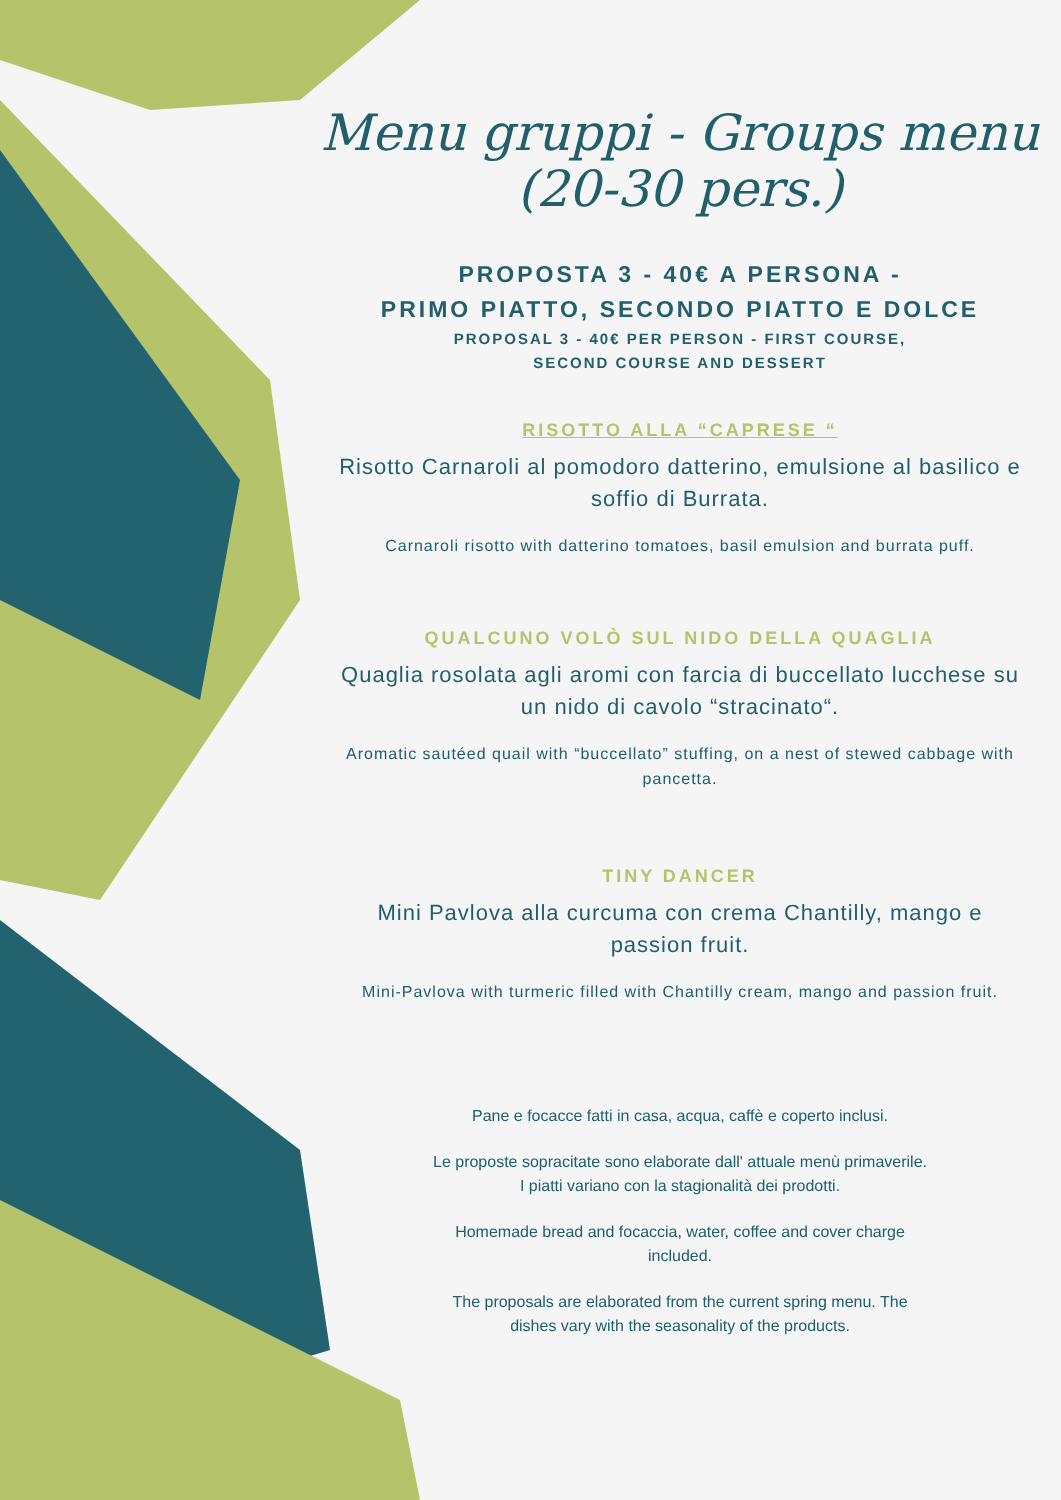Menu gruppi - Groups menu
(20-30 pers.)
PROPOSTA 3 - 40€ A PERSONA -
PRIMO PIATTO, SECONDO PIATTO E DOLCE
PROPOSAL 3 - 40€ PER PERSON - FIRST COURSE,
SECOND COURSE AND DESSERT
RISOTTO ALLA “CAPRESE “
Risotto Carnaroli al pomodoro datterino, emulsione al basilico e soffio di Burrata.
Carnaroli risotto with datterino tomatoes, basil emulsion and burrata puff.
QUALCUNO VOLÒ SUL NIDO DELLA QUAGLIA
Quaglia rosolata agli aromi con farcia di buccellato lucchese su un nido di cavolo “stracinato“.
Aromatic sautéed quail with “buccellato” stuffing, on a nest of stewed cabbage with pancetta.
TINY DANCER
Mini Pavlova alla curcuma con crema Chantilly, mango e passion fruit.
Mini-Pavlova with turmeric filled with Chantilly cream, mango and passion fruit.
Pane e focacce fatti in casa, acqua, caffè e coperto inclusi.
Le proposte sopracitate sono elaborate dall' attuale menù primaverile. I piatti variano con la stagionalità dei prodotti.
Homemade bread and focaccia, water, coffee and cover charge included.
The proposals are elaborated from the current spring menu. The dishes vary with the seasonality of the products.